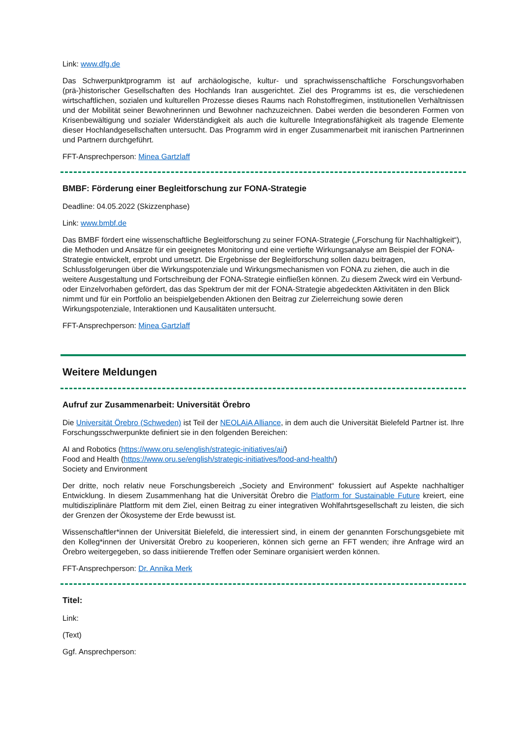Link: www.dfg.de
Das Schwerpunktprogramm ist auf archäologische, kultur- und sprachwissenschaftliche Forschungsvorhaben (prä-)historischer Gesellschaften des Hochlands Iran ausgerichtet. Ziel des Programms ist es, die verschiedenen wirtschaftlichen, sozialen und kulturellen Prozesse dieses Raums nach Rohstoffregimen, institutionellen Verhältnissen und der Mobilität seiner Bewohnerinnen und Bewohner nachzuzeichnen. Dabei werden die besonderen Formen von Krisenbewältigung und sozialer Widerständigkeit als auch die kulturelle Integrationsfähigkeit als tragende Elemente dieser Hochlandgesellschaften untersucht. Das Programm wird in enger Zusammenarbeit mit iranischen Partnerinnen und Partnern durchgeführt.
FFT-Ansprechperson: Minea Gartzlaff
BMBF: Förderung einer Begleitforschung zur FONA-Strategie
Deadline: 04.05.2022 (Skizzenphase)
Link: www.bmbf.de
Das BMBF fördert eine wissenschaftliche Begleitforschung zu seiner FONA-Strategie („Forschung für Nachhaltigkeit“), die Methoden und Ansätze für ein geeignetes Monitoring und eine vertiefte Wirkungsanalyse am Beispiel der FONA-Strategie entwickelt, erprobt und umsetzt. Die Ergebnisse der Begleitforschung sollen dazu beitragen, Schlussfolgerungen über die Wirkungspotenziale und Wirkungsmechanismen von FONA zu ziehen, die auch in die weitere Ausgestaltung und Fortschreibung der FONA-Strategie einfließen können. Zu diesem Zweck wird ein Verbund- oder Einzelvorhaben gefördert, das das Spektrum der mit der FONA-Strategie abgedeckten Aktivitäten in den Blick nimmt und für ein Portfolio an beispielgebenden Aktionen den Beitrag zur Zielerreichung sowie deren Wirkungspotenziale, Interaktionen und Kausalitäten untersucht.
FFT-Ansprechperson: Minea Gartzlaff
Weitere Meldungen
Aufruf zur Zusammenarbeit: Universität Örebro
Die Universität Örebro (Schweden) ist Teil der NEOLAiA Alliance, in dem auch die Universität Bielefeld Partner ist. Ihre Forschungsschwerpunkte definiert sie in den folgenden Bereichen:
AI and Robotics (https://www.oru.se/english/strategic-initiatives/ai/)
Food and Health (https://www.oru.se/english/strategic-initiatives/food-and-health/)
Society and Environment
Der dritte, noch relativ neue Forschungsbereich „Society and Environment“ fokussiert auf Aspekte nachhaltiger Entwicklung. In diesem Zusammenhang hat die Universität Örebro die Platform for Sustainable Future kreiert, eine multidisziplinäre Plattform mit dem Ziel, einen Beitrag zu einer integrativen Wohlfahrtsgesellschaft zu leisten, die sich der Grenzen der Ökosysteme der Erde bewusst ist.
Wissenschaftler*innen der Universität Bielefeld, die interessiert sind, in einem der genannten Forschungsgebiete mit den Kolleg*innen der Universität Örebro zu kooperieren, können sich gerne an FFT wenden; ihre Anfrage wird an Örebro weitergegeben, so dass initiierende Treffen oder Seminare organisiert werden können.
FFT-Ansprechperson: Dr. Annika Merk
Titel:
Link:
(Text)
Ggf. Ansprechperson: